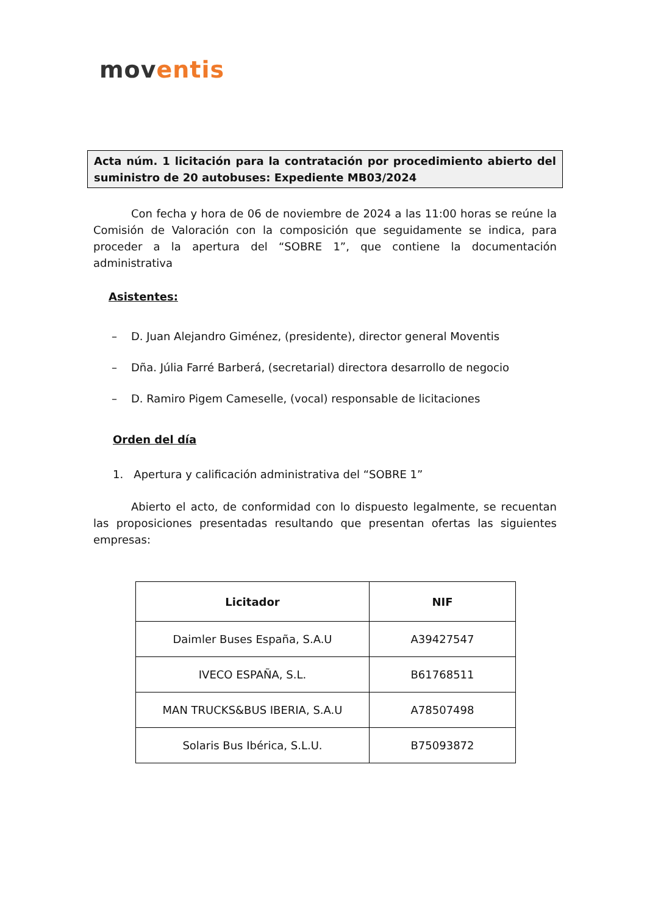moventis
Acta núm. 1 licitación para la contratación por procedimiento abierto del suministro de 20 autobuses: Expediente MB03/2024
Con fecha y hora de 06 de noviembre de 2024 a las 11:00 horas se reúne la Comisión de Valoración con la composición que seguidamente se indica, para proceder a la apertura del “SOBRE 1”, que contiene la documentación administrativa
Asistentes:
– D. Juan Alejandro Giménez, (presidente), director general Moventis
– Dña. Júlia Farré Barberá, (secretarial) directora desarrollo de negocio
– D. Ramiro Pigem Cameselle, (vocal) responsable de licitaciones
Orden del día
1. Apertura y calificación administrativa del “SOBRE 1”
Abierto el acto, de conformidad con lo dispuesto legalmente, se recuentan las proposiciones presentadas resultando que presentan ofertas las siguientes empresas:
| Licitador | NIF |
| --- | --- |
| Daimler Buses España, S.A.U | A39427547 |
| IVECO ESPAÑA, S.L. | B61768511 |
| MAN TRUCKS&BUS IBERIA, S.A.U | A78507498 |
| Solaris Bus Ibérica, S.L.U. | B75093872 |